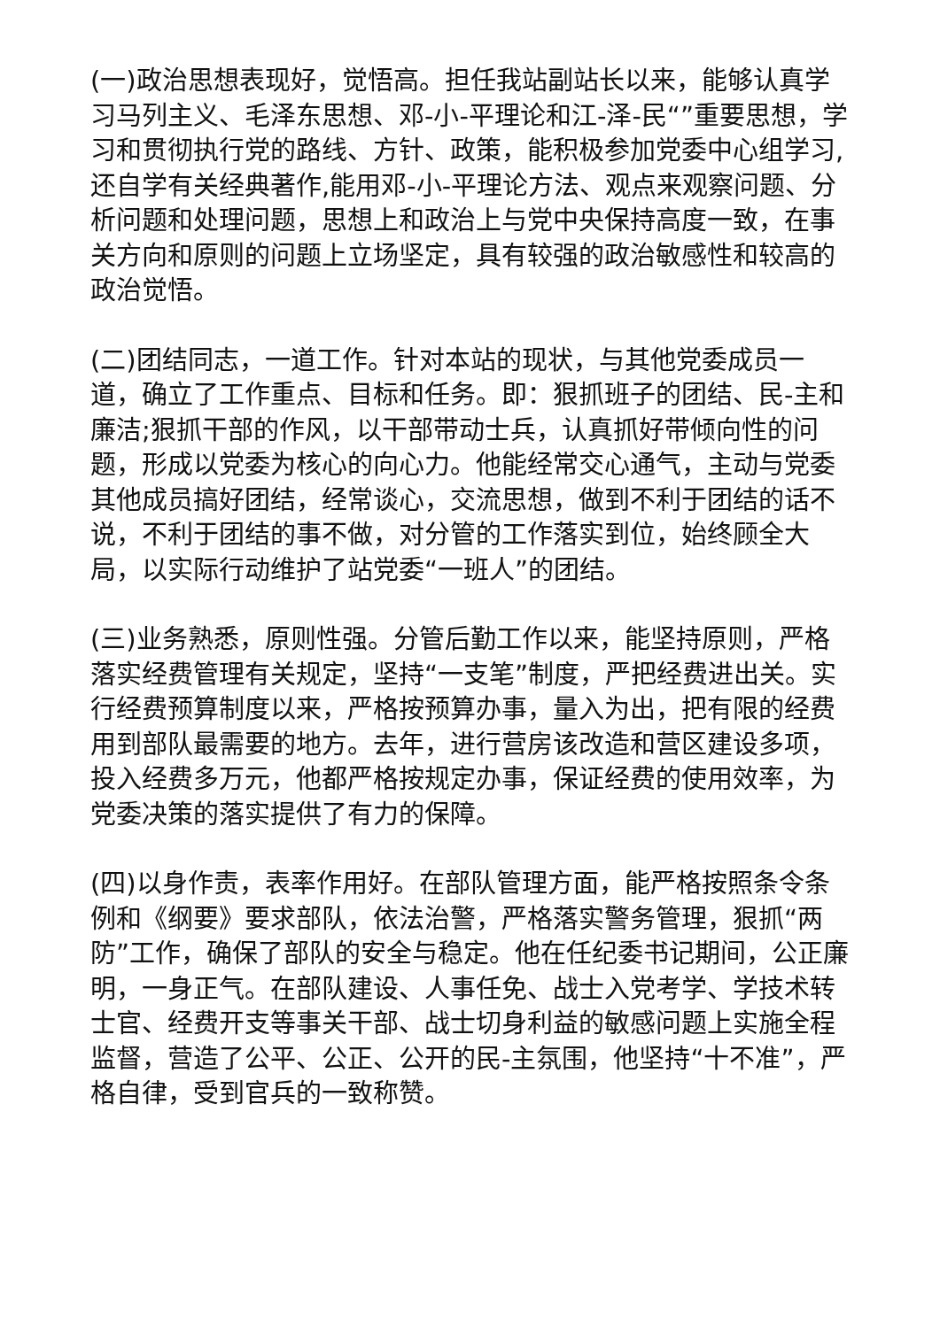(一)政治思想表现好，觉悟高。担任我站副站长以来，能够认真学习马列主义、毛泽东思想、邓-小-平理论和江-泽-民“”重要思想，学习和贯彻执行党的路线、方针、政策，能积极参加党委中心组学习,还自学有关经典著作,能用邓-小-平理论方法、观点来观察问题、分析问题和处理问题，思想上和政治上与党中央保持高度一致，在事关方向和原则的问题上立场坚定，具有较强的政治敏感性和较高的政治觉悟。
(二)团结同志，一道工作。针对本站的现状，与其他党委成员一道，确立了工作重点、目标和任务。即：狠抓班子的团结、民-主和廉洁;狠抓干部的作风，以干部带动士兵，认真抓好带倾向性的问题，形成以党委为核心的向心力。他能经常交心通气，主动与党委其他成员搞好团结，经常谈心，交流思想，做到不利于团结的话不说，不利于团结的事不做，对分管的工作落实到位，始终顾全大局，以实际行动维护了站党委“一班人”的团结。
(三)业务熟悉，原则性强。分管后勤工作以来，能坚持原则，严格落实经费管理有关规定，坚持“一支笔”制度，严把经费进出关。实行经费预算制度以来，严格按预算办事，量入为出，把有限的经费用到部队最需要的地方。去年，进行营房该改造和营区建设多项，投入经费多万元，他都严格按规定办事，保证经费的使用效率，为党委决策的落实提供了有力的保障。
(四)以身作责，表率作用好。在部队管理方面，能严格按照条令条例和《纲要》要求部队，依法治警，严格落实警务管理，狠抓“两防”工作，确保了部队的安全与稳定。他在任纪委书记期间，公正廉明，一身正气。在部队建设、人事任免、战士入党考学、学技术转士官、经费开支等事关干部、战士切身利益的敏感问题上实施全程监督，营造了公平、公正、公开的民-主氛围，他坚持“十不准”，严格自律，受到官兵的一致称赞。